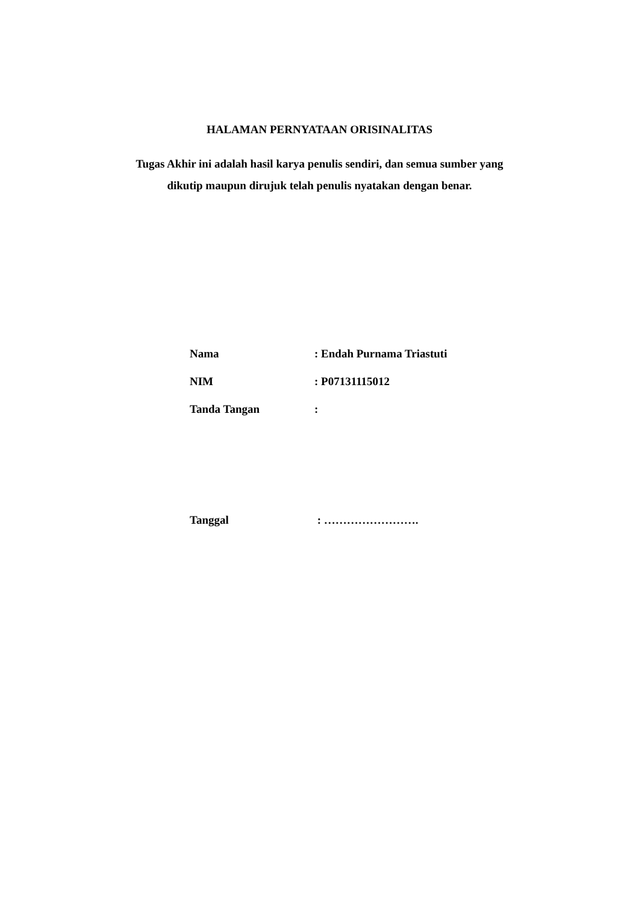HALAMAN PERNYATAAN ORISINALITAS
Tugas Akhir ini adalah hasil karya penulis sendiri, dan semua sumber yang
dikutip maupun dirujuk telah penulis nyatakan dengan benar.
Nama : Endah Purnama Triastuti
NIM : P07131115012
Tanda Tangan :
Tanggal : …………………….